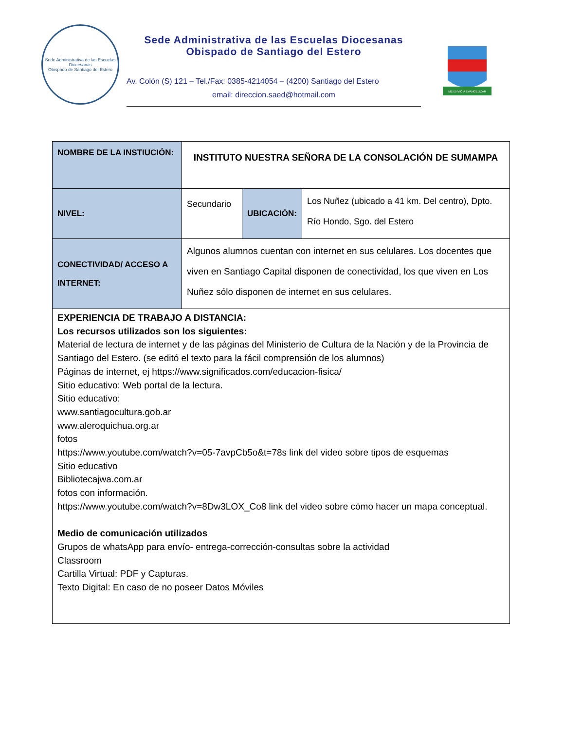Sede Administrativa de las Escuelas Diocesanas
Obispado de Santiago del Estero
Sede Administrativa de las Escuelas Diocesanas
Obispado de Santiago del Estero
Av. Colón (S) 121 – Tel./Fax: 0385-4214054 – (4200) Santiago del Estero
email: direccion.saed@hotmail.com
ME ENVIÓ A EVANGELIZAR
| NOMBRE DE LA INSTIUCIÓN: | INSTITUTO NUESTRA SEÑORA DE LA CONSOLACIÓN DE SUMAMPA | | |
| NIVEL: | Secundario | UBICACIÓN: | Los Nuñez (ubicado a 41 km. Del centro), Dpto. Río Hondo, Sgo. del Estero |
| CONECTIVIDAD/ ACCESO A INTERNET: | Algunos alumnos cuentan con internet en sus celulares. Los docentes que viven en Santiago Capital disponen de conectividad, los que viven en Los Nuñez sólo disponen de internet en sus celulares. | | |
| EXPERIENCIA DE TRABAJO A DISTANCIA: Los recursos utilizados son los siguientes: Material de lectura de internet y de las páginas del Ministerio de Cultura de la Nación y de la Provincia de Santiago del Estero. (se editó el texto para la fácil comprensión de los alumnos) Páginas de internet, ej https://www.significados.com/educacion-fisica/ Sitio educativo: Web portal de la lectura. Sitio educativo: www.santiagocultura.gob.ar www.aleroquichua.org.ar fotos https://www.youtube.com/watch?v=05-7avpCb5o&t=78s link del video sobre tipos de esquemas Sitio educativo Bibliotecajwa.com.ar fotos con información. https://www.youtube.com/watch?v=8Dw3LOX_Co8 link del video sobre cómo hacer un mapa conceptual. Medio de comunicación utilizados Grupos de whatsApp para envío- entrega-corrección-consultas sobre la actividad Classroom Cartilla Virtual: PDF y Capturas. Texto Digital: En caso de no poseer Datos Móviles | | | |